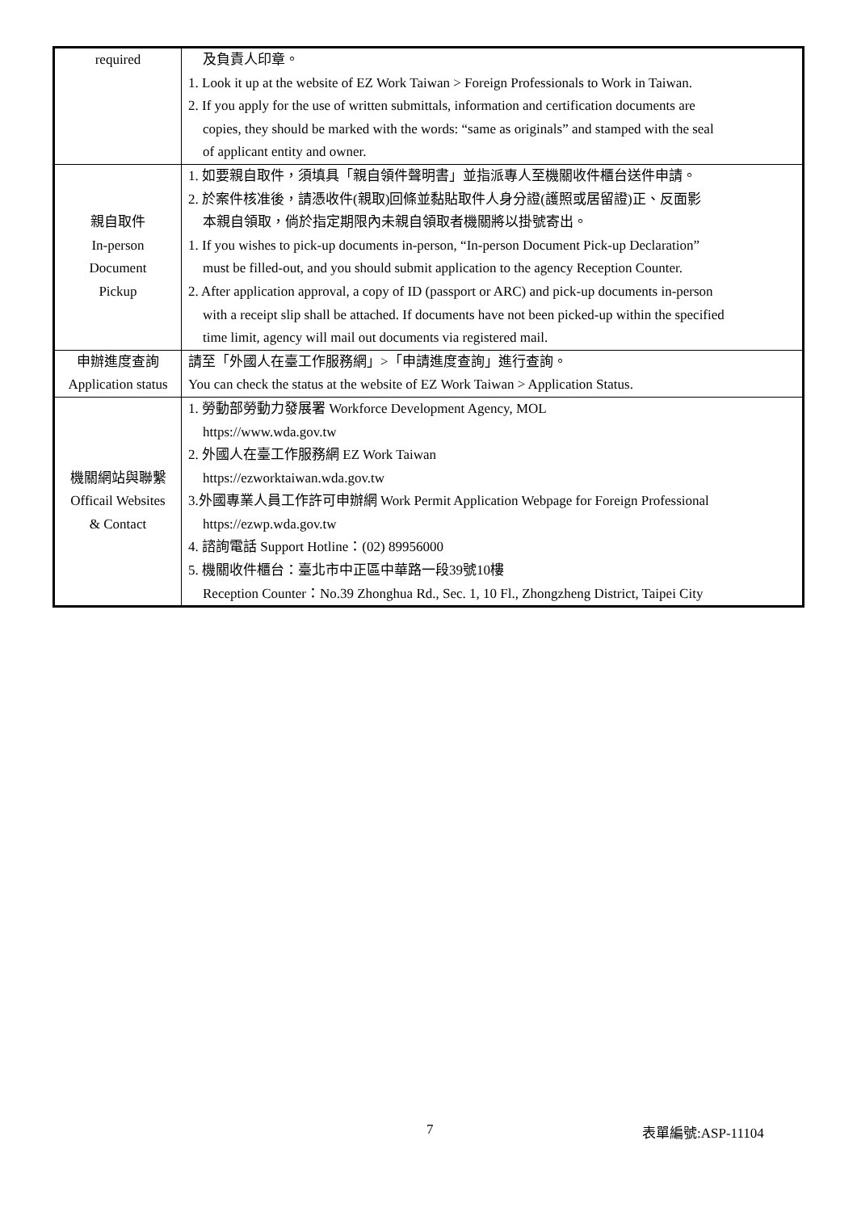| required | 及負責人印章。 1. Look it up at the website of EZ Work Taiwan > Foreign Professionals to Work in Taiwan. 2. If you apply for the use of written submittals, information and certification documents are copies, they should be marked with the words: “same as originals” and stamped with the seal of applicant entity and owner. |
| 親自取件 In-person Document Pickup | 1. 如要親自取件，須填具「親自領件聲明書」並指派專人至機關收件櫃台送件申請。 2. 於案件核准後，請憑收件(親取)回條並黏貼取件人身分證(護照或居留證)正、反面影 本親自領取，倘於指定期限內未親自領取者機關將以掛號寄出。 1. If you wishes to pick-up documents in-person, “In-person Document Pick-up Declaration” must be filled-out, and you should submit application to the agency Reception Counter. 2. After application approval, a copy of ID (passport or ARC) and pick-up documents in-person with a receipt slip shall be attached. If documents have not been picked-up within the specified time limit, agency will mail out documents via registered mail. |
| 申辦進度查詢 Application status | 請至「外國人在臺工作服務網」>「申請進度查詢」進行查詢。 You can check the status at the website of EZ Work Taiwan > Application Status. |
| 機關網站與聯繫 Officail Websites & Contact | 1. 勞動部勞動力發展署 Workforce Development Agency, MOL https://www.wda.gov.tw 2. 外國人在臺工作服務網 EZ Work Taiwan https://ezworktaiwan.wda.gov.tw 3.外國專業人員工作許可申辦網 Work Permit Application Webpage for Foreign Professional https://ezwp.wda.gov.tw 4. 諮詢電話 Support Hotline：(02) 89956000 5. 機關收件櫃台：臺北市中正區中華路一段39號10樓 Reception Counter：No.39 Zhonghua Rd., Sec. 1, 10 Fl., Zhongzheng District, Taipei City |
7 表單編號:ASP-11104